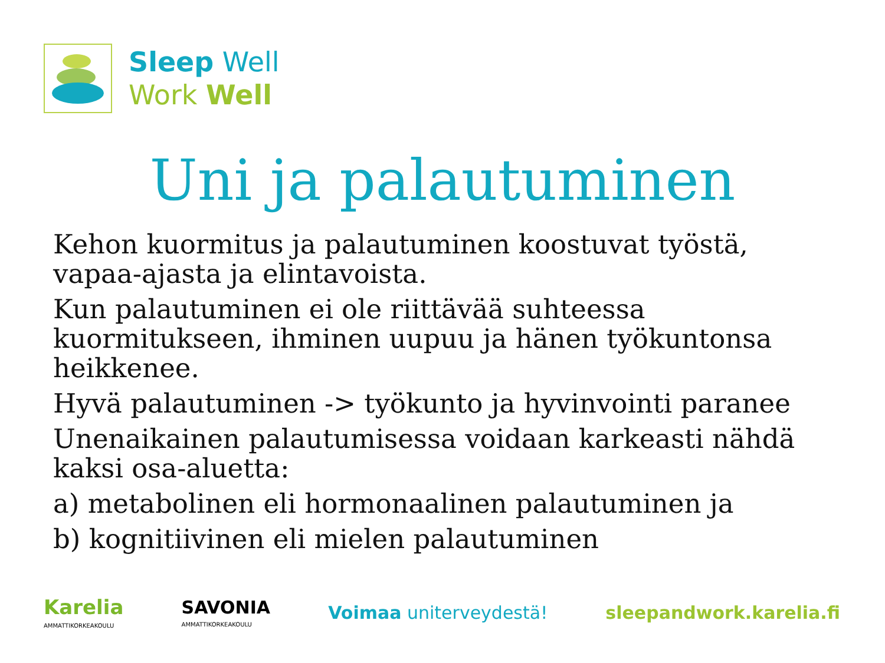Sleep Well
Work Well
Uni ja palautuminen
Kehon kuormitus ja palautuminen koostuvat työstä, vapaa-ajasta ja elintavoista.
Kun palautuminen ei ole riittävää suhteessa kuormitukseen, ihminen uupuu ja hänen työkuntonsa heikkenee.
Hyvä palautuminen -> työkunto ja hyvinvointi paranee
Unenaikainen palautumisessa voidaan karkeasti nähdä kaksi osa-aluetta:
a) metabolinen eli hormonaalinen palautuminen ja
b) kognitiivinen eli mielen palautuminen
Karelia
AMMATTIKORKEAKOULU
SAVONIA
AMMATTIKORKEAKOULU
Voimaa uniterveydestä! sleepandwork.karelia.fi